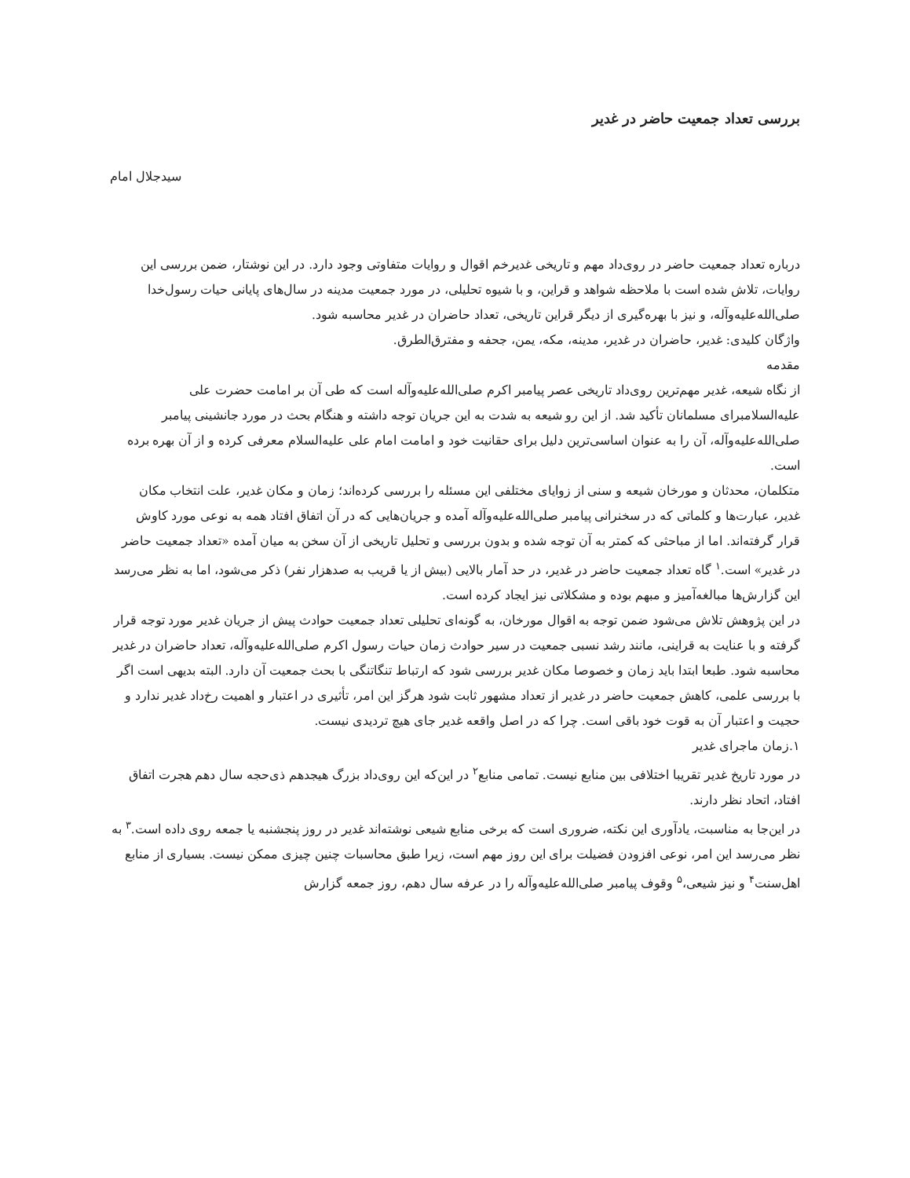بررسی تعداد جمعیت حاضر در غدیر
سیدجلال امام
درباره تعداد جمعیت حاضر در روی‌داد مهم و تاریخی غدیرخم اقوال و روایات متفاوتی وجود دارد. در این نوشتار، ضمن بررسی این روایات، تلاش شده است با ملاحظه شواهد و قراین، و با شیوه تحلیلی، در مورد جمعیت مدینه در سال‌های پایانی حیات رسول‌خدا صلی‌الله‌علیه‌وآله، و نیز با بهره‌گیری از دیگر قراین تاریخی، تعداد حاضران در غدیر محاسبه شود.
واژگان کلیدی: غدیر، حاضران در غدیر، مدینه، مکه، یمن، جحفه و مفترق‌الطرق.
مقدمه
از نگاه شیعه، غدیر مهم‌ترین روی‌داد تاریخی عصر پیامبر اکرم صلی‌الله‌علیه‌وآله است که طی آن بر امامت حضرت علی علیه‌السلامبرای مسلمانان تأکید شد. از این رو شیعه به شدت به این جریان توجه داشته و هنگام بحث در مورد جانشینی پیامبر صلی‌الله‌علیه‌وآله، آن را به عنوان اساسی‌ترین دلیل برای حقانیت خود و امامت امام علی علیه‌السلام معرفی کرده و از آن بهره برده است.
متکلمان، محدثان و مورخان شیعه و سنی از زوایای مختلفی این مسئله را بررسی کرده‌اند؛ زمان و مکان غدیر، علت انتخاب مکان غدیر، عبارت‌ها و کلماتی که در سخنرانی پیامبر صلی‌الله‌علیه‌وآله آمده و جریان‌هایی که در آن اتفاق افتاد همه به نوعی مورد کاوش قرار گرفته‌اند. اما از مباحثی که کمتر به آن توجه شده و بدون بررسی و تحلیل تاریخی از آن سخن به میان آمده «تعداد جمعیت حاضر در غدیر» است.<sup>۱</sup> گاه تعداد جمعیت حاضر در غدیر، در حد آمار بالایی (بیش از یا قریب به صدهزار نفر) ذکر می‌شود، اما به نظر می‌رسد این گزارش‌ها مبالغه‌آمیز و مبهم بوده و مشکلاتی نیز ایجاد کرده است.
در این پژوهش تلاش می‌شود ضمن توجه به اقوال مورخان، به گونه‌ای تحلیلی تعداد جمعیت حوادث پیش از جریان غدیر مورد توجه قرار گرفته و با عنایت به قراینی، مانند رشد نسبی جمعیت در سیر حوادث زمان حیات رسول اکرم صلی‌الله‌علیه‌وآله، تعداد حاضران در غدیر محاسبه شود. طبعا ابتدا باید زمان و خصوصا مکان غدیر بررسی شود که ارتباط تنگاتنگی با بحث جمعیت آن دارد. البته بدیهی است اگر با بررسی علمی، کاهش جمعیت حاضر در غدیر از تعداد مشهور ثابت شود هرگز این امر، تأثیری در اعتبار و اهمیت رخ‌داد غدیر ندارد و حجیت و اعتبار آن به قوت خود باقی است. چرا که در اصل واقعه غدیر جای هیچ تردیدی نیست.
۱.زمان ماجرای غدیر
در مورد تاریخ غدیر تقریبا اختلافی بین منابع نیست. تمامی منابع<sup>۲</sup> در این‌که این روی‌داد بزرگ هیجدهم ذی‌حجه سال دهم هجرت اتفاق افتاد، اتحاد نظر دارند.
در این‌جا به مناسبت، یادآوری این نکته، ضروری است که برخی منابع شیعی نوشته‌اند غدیر در روز پنجشنبه یا جمعه روی داده است.<sup>۳</sup> به نظر می‌رسد این امر، نوعی افزودن فضیلت برای این روز مهم است، زیرا طبق محاسبات چنین چیزی ممکن نیست. بسیاری از منابع اهل‌سنت<sup>۴</sup> و نیز شیعی،<sup>۵</sup> وقوف پیامبر صلی‌الله‌علیه‌وآله را در عرفه سال دهم، روز جمعه گزارش